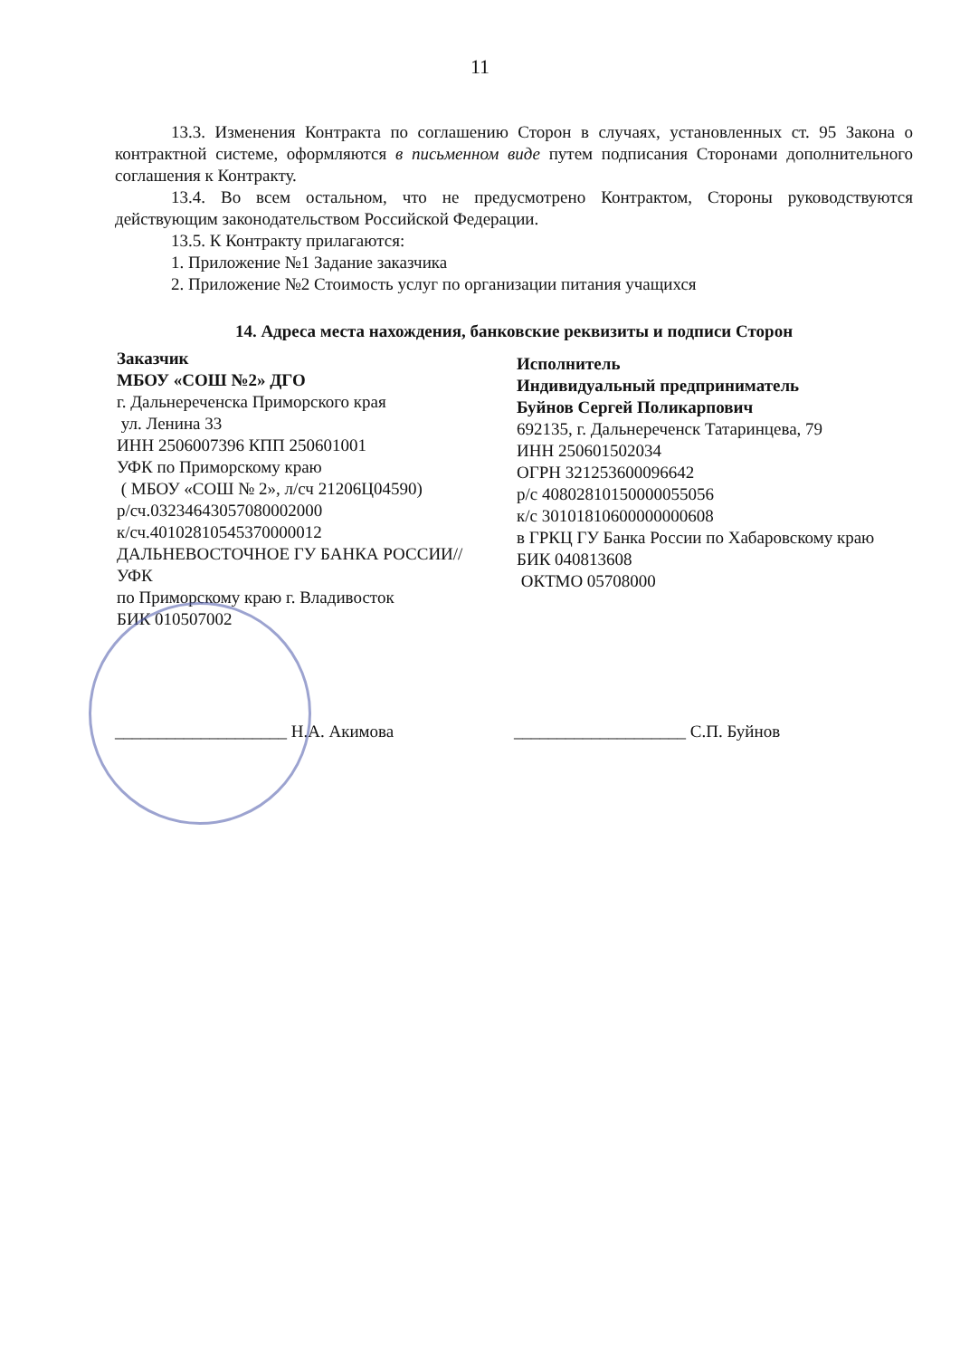11
13.3. Изменения Контракта по соглашению Сторон в случаях, установленных ст. 95 Закона о контрактной системе, оформляются в письменном виде путем подписания Сторонами дополнительного соглашения к Контракту.
13.4. Во всем остальном, что не предусмотрено Контрактом, Стороны руководствуются действующим законодательством Российской Федерации.
13.5. К Контракту прилагаются:
1. Приложение №1 Задание заказчика
2. Приложение №2 Стоимость услуг по организации питания учащихся
14. Адреса места нахождения, банковские реквизиты и подписи Сторон
Заказчик
МБОУ «СОШ №2» ДГО
г. Дальнереченска Приморского края
ул. Ленина 33
ИНН 2506007396 КПП 250601001
УФК по Приморскому краю
( МБОУ «СОШ № 2», л/сч 21206Ц04590)
р/сч.03234643057080002000
к/сч.40102810545370000012
ДАЛЬНЕВОСТОЧНОЕ ГУ БАНКА РОССИИ//УФК
по Приморскому краю г. Владивосток
БИК 010507002
Исполнитель
Индивидуальный предприниматель
Буйнов Сергей Поликарпович
692135, г. Дальнереченск Татаринцева, 79
ИНН 250601502034
ОГРН 321253600096642
р/с 40802810150000055056
к/с 30101810600000000608
в ГРКЦ ГУ Банка России по Хабаровскому краю
БИК 040813608
ОКТМО 05708000
____________________ Н.А. Акимова ____________________ С.П. Буйнов